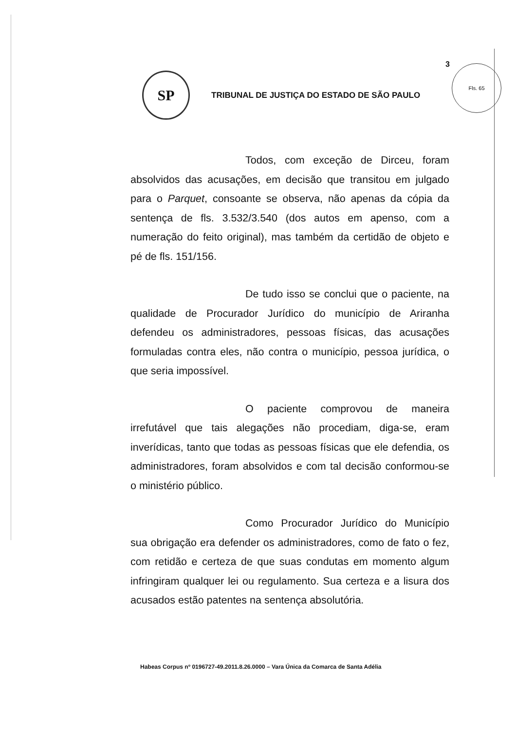3 Fls. 65
SP
TRIBUNAL DE JUSTIÇA DO ESTADO DE SÃO PAULO
Todos, com exceção de Dirceu, foram absolvidos das acusações, em decisão que transitou em julgado para o Parquet, consoante se observa, não apenas da cópia da sentença de fls. 3.532/3.540 (dos autos em apenso, com a numeração do feito original), mas também da certidão de objeto e pé de fls. 151/156.
De tudo isso se conclui que o paciente, na qualidade de Procurador Jurídico do município de Ariranha defendeu os administradores, pessoas físicas, das acusações formuladas contra eles, não contra o município, pessoa jurídica, o que seria impossível.
O paciente comprovou de maneira irrefutável que tais alegações não procediam, diga-se, eram inverídicas, tanto que todas as pessoas físicas que ele defendia, os administradores, foram absolvidos e com tal decisão conformou-se o ministério público.
Como Procurador Jurídico do Município sua obrigação era defender os administradores, como de fato o fez, com retidão e certeza de que suas condutas em momento algum infringiram qualquer lei ou regulamento. Sua certeza e a lisura dos acusados estão patentes na sentença absolutória.
Habeas Corpus nº 0196727-49.2011.8.26.0000 – Vara Única da Comarca de Santa Adélia